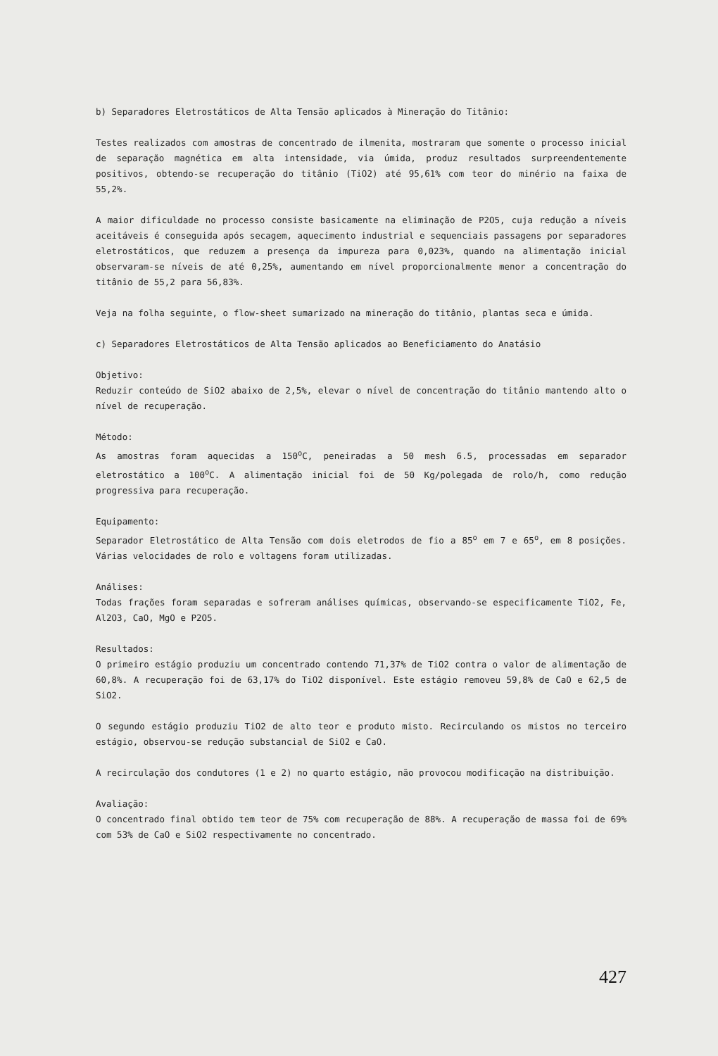b) Separadores Eletrostáticos de Alta Tensão aplicados à Mineração do Titânio:
Testes realizados com amostras de concentrado de ilmenita, mostraram que somente o processo inicial de separação magnética em alta intensidade, via úmida, produz resultados surpreendentemente positivos, obtendo-se recuperação do titânio (TiO2) até 95,61% com teor do minério na faixa de 55,2%.
A maior dificuldade no processo consiste basicamente na eliminação de P2O5, cuja redução a níveis aceitáveis é conseguida após secagem, aquecimento industrial e sequenciais passagens por separadores eletrostáticos, que reduzem a presença da impureza para 0,023%, quando na alimentação inicial observaram-se níveis de até 0,25%, aumentando em nível proporcionalmente menor a concentração do titânio de 55,2 para 56,83%.
Veja na folha seguinte, o flow-sheet sumarizado na mineração do titânio, plantas seca e úmida.
c) Separadores Eletrostáticos de Alta Tensão aplicados ao Beneficiamento do Anatásio
Objetivo:
Reduzir conteúdo de SiO2 abaixo de 2,5%, elevar o nível de concentração do titânio mantendo alto o nível de recuperação.
Método:
As amostras foram aquecidas a 150<sup>o</sup>C, peneiradas a 50 mesh 6.5, processadas em separador eletrostático a 100<sup>o</sup>C. A alimentação inicial foi de 50 Kg/polegada de rolo/h, como redução progressiva para recuperação.
Equipamento:
Separador Eletrostático de Alta Tensão com dois eletrodos de fio a 85<sup>o</sup> em 7 e 65<sup>o</sup>, em 8 posições. Várias velocidades de rolo e voltagens foram utilizadas.
Análises:
Todas frações foram separadas e sofreram análises químicas, observando-se especificamente TiO2, Fe, Al2O3, CaO, MgO e P2O5.
Resultados:
O primeiro estágio produziu um concentrado contendo 71,37% de TiO2 contra o valor de alimentação de 60,8%. A recuperação foi de 63,17% do TiO2 disponível. Este estágio removeu 59,8% de CaO e 62,5 de SiO2.
O segundo estágio produziu TiO2 de alto teor e produto misto. Recirculando os mistos no terceiro estágio, observou-se redução substancial de SiO2 e CaO.
A recirculação dos condutores (1 e 2) no quarto estágio, não provocou modificação na distribuição.
Avaliação:
O concentrado final obtido tem teor de 75% com recuperação de 88%. A recuperação de massa foi de 69% com 53% de CaO e SiO2 respectivamente no concentrado.
427